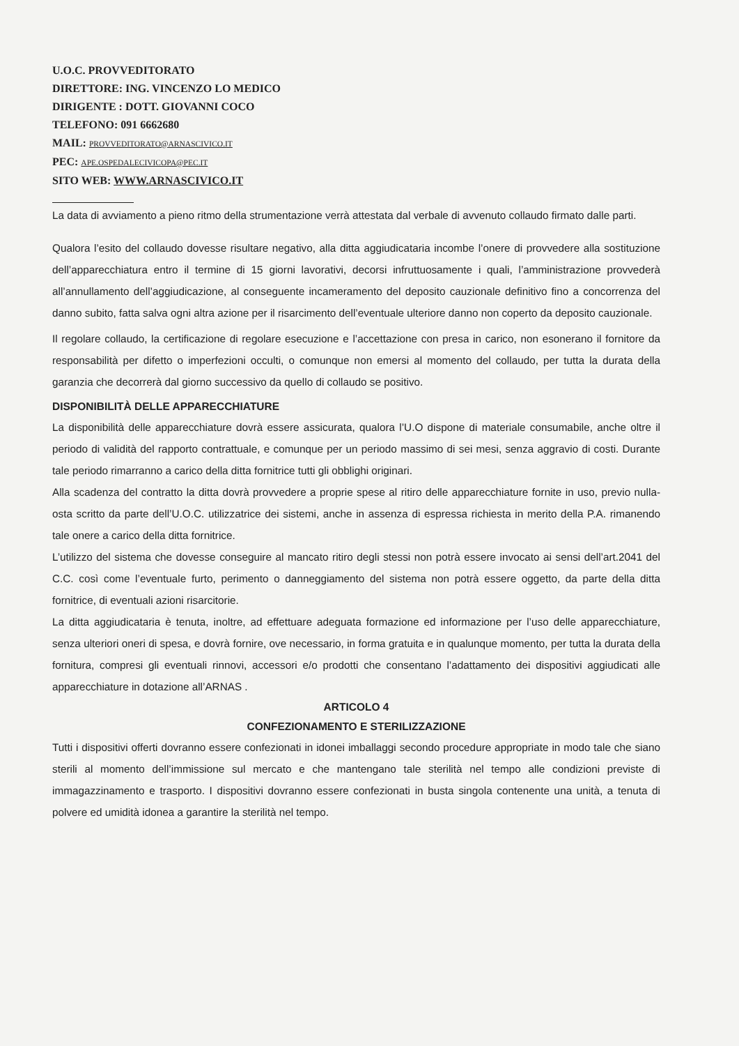U.O.C. PROVVEDITORATO
DIRETTORE: ING. VINCENZO LO MEDICO
DIRIGENTE : DOTT. GIOVANNI COCO
TELEFONO: 091 6662680
MAIL: PROVVEDITORATO@ARNASCIVICO.IT
PEC: APE.OSPEDALECIVICOPA@PEC.IT
SITO WEB: WWW.ARNASCIVICO.IT
La data di avviamento a pieno ritmo della strumentazione verrà attestata dal verbale di avvenuto collaudo firmato dalle parti.
Qualora l’esito del collaudo dovesse risultare negativo, alla ditta aggiudicataria incombe l’onere di provvedere alla sostituzione dell’apparecchiatura entro il termine di 15 giorni lavorativi, decorsi infruttuosamente i quali, l’amministrazione provvederà all’annullamento dell’aggiudicazione, al conseguente incameramento del deposito cauzionale definitivo fino a concorrenza del danno subito, fatta salva ogni altra azione per il risarcimento dell’eventuale ulteriore danno non coperto da deposito cauzionale.
Il regolare collaudo, la certificazione di regolare esecuzione e l’accettazione con presa in carico, non esonerano il fornitore da responsabilità per difetto o imperfezioni occulti, o comunque non emersi al momento del collaudo, per tutta la durata della garanzia che decorrerà dal giorno successivo da quello di collaudo se positivo.
DISPONIBILITÀ DELLE APPARECCHIATURE
La disponibilità delle apparecchiature dovrà essere assicurata, qualora l’U.O dispone di materiale consumabile, anche oltre il periodo di validità del rapporto contrattuale, e comunque per un periodo massimo di sei mesi, senza aggravio di costi. Durante tale periodo rimarranno a carico della ditta fornitrice tutti gli obblighi originari.
Alla scadenza del contratto la ditta dovrà provvedere a proprie spese al ritiro delle apparecchiature fornite in uso, previo nulla-osta scritto da parte dell’U.O.C. utilizzatrice dei sistemi, anche in assenza di espressa richiesta in merito della P.A. rimanendo tale onere a carico della ditta fornitrice.
L’utilizzo del sistema che dovesse conseguire al mancato ritiro degli stessi non potrà essere invocato ai sensi dell’art.2041 del C.C. così come l’eventuale furto, perimento o danneggiamento del sistema non potrà essere oggetto, da parte della ditta fornitrice, di eventuali azioni risarcitorie.
La ditta aggiudicataria è tenuta, inoltre, ad effettuare adeguata formazione ed informazione per l’uso delle apparecchiature, senza ulteriori oneri di spesa, e dovrà fornire, ove necessario, in forma gratuita e in qualunque momento, per tutta la durata della fornitura, compresi gli eventuali rinnovi, accessori e/o prodotti che consentano l’adattamento dei dispositivi aggiudicati alle apparecchiature in dotazione all’ARNAS .
ARTICOLO 4
CONFEZIONAMENTO E STERILIZZAZIONE
Tutti i dispositivi offerti dovranno essere confezionati in idonei imballaggi secondo procedure appropriate in modo tale che siano sterili al momento dell’immissione sul mercato e che mantengano tale sterilità nel tempo alle condizioni previste di immagazzinamento e trasporto. I dispositivi dovranno essere confezionati in busta singola contenente una unità, a tenuta di polvere ed umidità idonea a garantire la sterilità nel tempo.